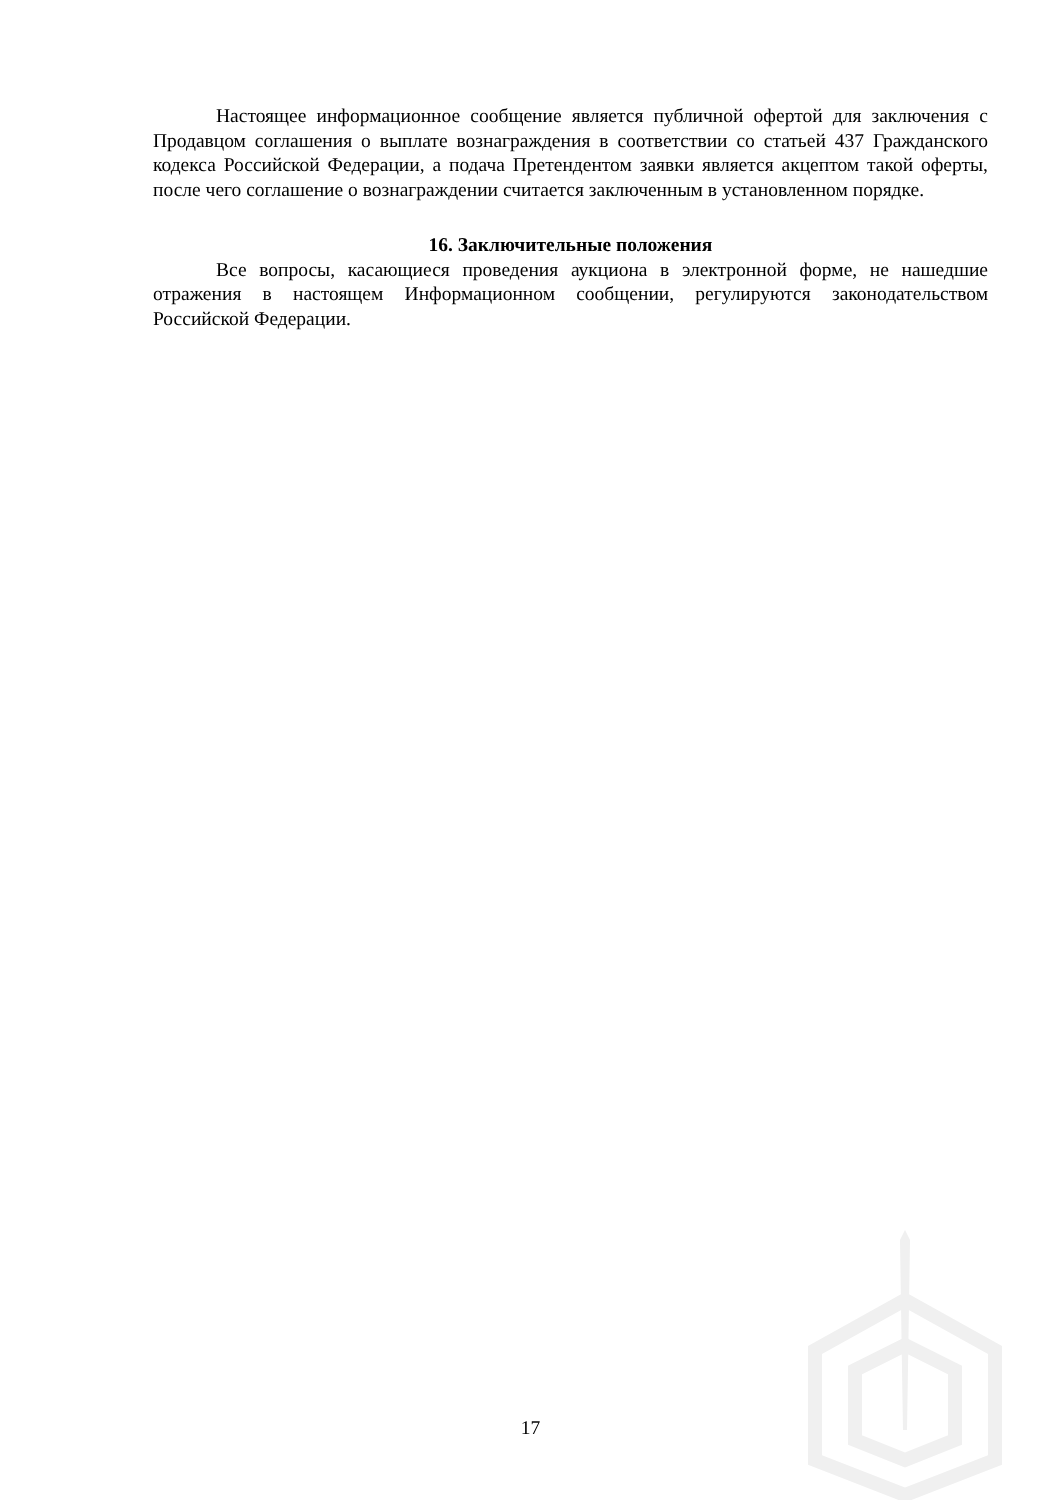Настоящее информационное сообщение является публичной офертой для заключения с Продавцом соглашения о выплате вознаграждения в соответствии со статьей 437 Гражданского кодекса Российской Федерации, а подача Претендентом заявки является акцептом такой оферты, после чего соглашение о вознаграждении считается заключенным в установленном порядке.
16. Заключительные положения
Все вопросы, касающиеся проведения аукциона в электронной форме, не нашедшие отражения в настоящем Информационном сообщении, регулируются законодательством Российской Федерации.
17